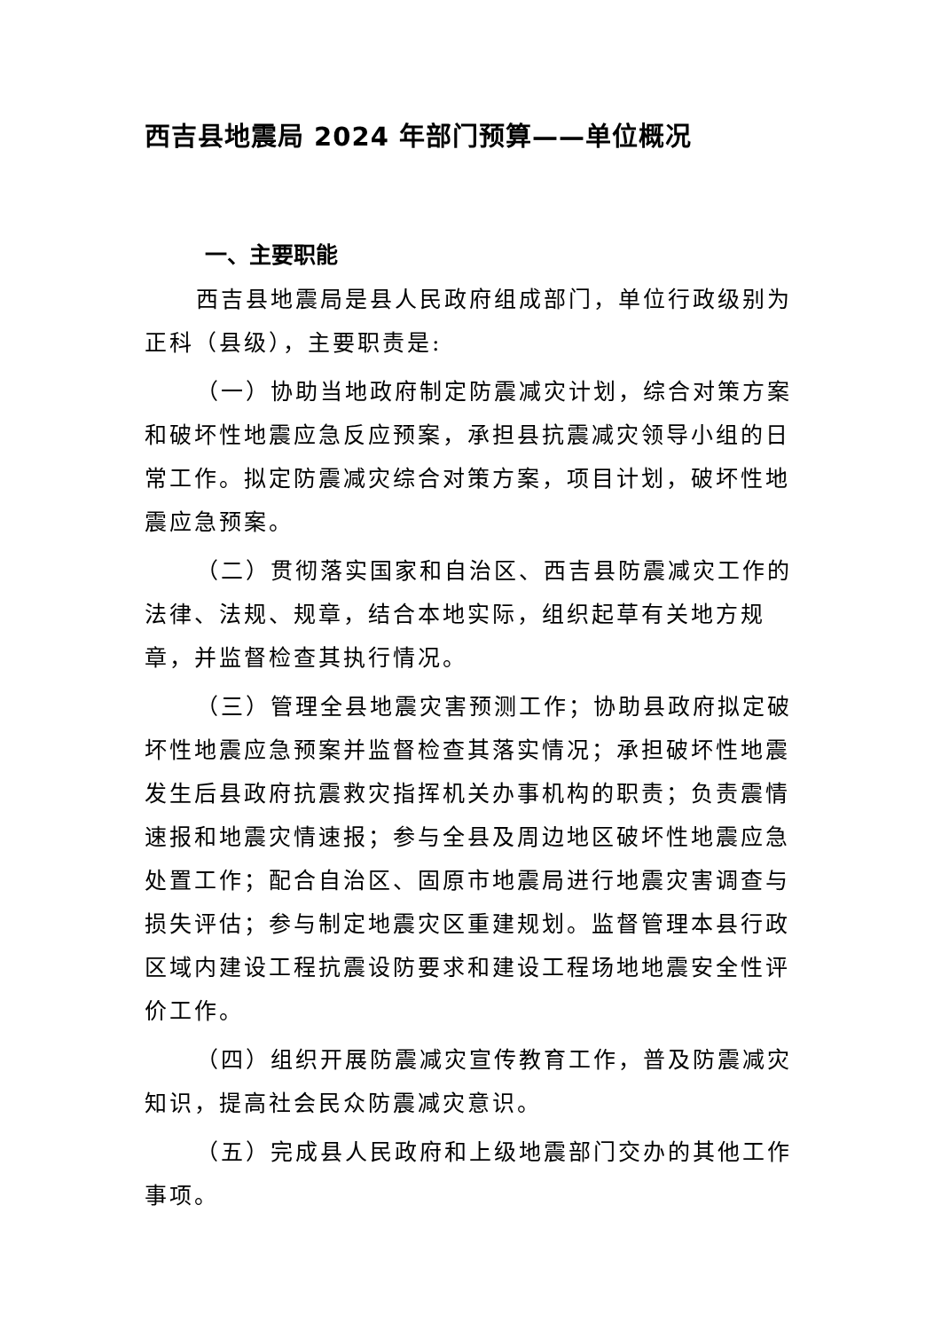西吉县地震局 2024 年部门预算——单位概况
一、主要职能
西吉县地震局是县人民政府组成部门，单位行政级别为正科（县级），主要职责是:
（一）协助当地政府制定防震减灾计划，综合对策方案和破坏性地震应急反应预案，承担县抗震减灾领导小组的日常工作。拟定防震减灾综合对策方案，项目计划，破坏性地震应急预案。
（二）贯彻落实国家和自治区、西吉县防震减灾工作的法律、法规、规章，结合本地实际，组织起草有关地方规章，并监督检查其执行情况。
（三）管理全县地震灾害预测工作；协助县政府拟定破坏性地震应急预案并监督检查其落实情况；承担破坏性地震发生后县政府抗震救灾指挥机关办事机构的职责；负责震情速报和地震灾情速报；参与全县及周边地区破坏性地震应急处置工作；配合自治区、固原市地震局进行地震灾害调查与损失评估；参与制定地震灾区重建规划。监督管理本县行政区域内建设工程抗震设防要求和建设工程场地地震安全性评价工作。
（四）组织开展防震减灾宣传教育工作，普及防震减灾知识，提高社会民众防震减灾意识。
（五）完成县人民政府和上级地震部门交办的其他工作事项。